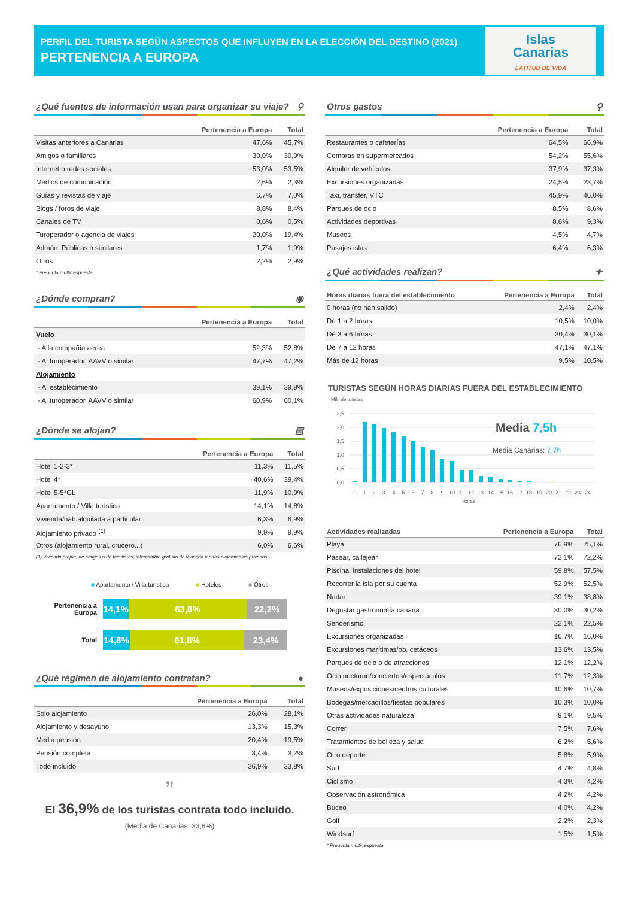PERFIL DEL TURISTA SEGÚN ASPECTOS QUE INFLUYEN EN LA ELECCIÓN DEL DESTINO (2021)
PERTENENCIA A EUROPA
Islas
Canarias
LATITUD DE VIDA
¿Qué fuentes de información usan para organizar su viaje? ⚲
| | Pertenencia a Europa | Total |
| --- | --- | --- |
| Visitas anteriores a Canarias | 47,6% | 45,7% |
| Amigos o familiares | 30,0% | 30,9% |
| Internet o redes sociales | 53,0% | 53,5% |
| Medios de comunicación | 2,6% | 2,3% |
| Guías y revistas de viaje | 6,7% | 7,0% |
| Blogs / foros de viaje | 8,8% | 8,4% |
| Canales de TV | 0,6% | 0,5% |
| Turoperador o agencia de viajes | 20,0% | 19,4% |
| Admón. Públicas o similares | 1,7% | 1,9% |
| Otros | 2,2% | 2,9% |
* Pregunta multirrespuesta
¿Dónde compran? ◉
| | Pertenencia a Europa | Total |
| --- | --- | --- |
| Vuelo | | |
| - A la compañía aérea | 52,3% | 52,8% |
| - Al turoperador, AAVV o similar | 47,7% | 47,2% |
| Alojamiento | | |
| - Al establecimiento | 39,1% | 39,9% |
| - Al turoperador, AAVV o similar | 60,9% | 60,1% |
¿Dónde se alojan? ▤
| | Pertenencia a Europa | Total |
| --- | --- | --- |
| Hotel 1-2-3* | 11,3% | 11,5% |
| Hotel 4* | 40,6% | 39,4% |
| Hotel 5-5*GL | 11,9% | 10,9% |
| Apartamento / Villa turística | 14,1% | 14,8% |
| Vivienda/hab.alquilada a particular | 6,3% | 6,9% |
| Alojamiento privado <sup>(1)</sup> | 9,9% | 9,9% |
| Otros (alojamiento rural, crucero...) | 6,0% | 6,6% |
(1) Vivienda propia, de amigos o de familiares, intercambio gratuito de vivienda u otros alojamientos privados.
■ Apartamento / Villa turística ■ Hoteles ■ Otros
Pertenencia a
Europa
14,1%
63,8% 22,2%
Total
14,8% 61,8% 23,4%
¿Qué régimen de alojamiento contratan? ●
| | Pertenencia a Europa | Total |
| --- | --- | --- |
| Solo alojamiento | 26,0% | 28,1% |
| Alojamiento y desayuno | 13,3% | 15,3% |
| Media pensión | 20,4% | 19,5% |
| Pensión completa | 3,4% | 3,2% |
| Todo incluido | 36,9% | 33,8% |
”
El 36,9% de los turistas contrata todo incluido.
(Media de Canarias: 33,8%)
Otros gastos ⚲
| | Pertenencia a Europa | Total |
| --- | --- | --- |
| Restaurantes o cafeterías | 64,5% | 66,9% |
| Compras en supermercados | 54,2% | 55,6% |
| Alquiler de vehículos | 37,9% | 37,3% |
| Excursiones organizadas | 24,5% | 23,7% |
| Taxi, transfer, VTC | 45,9% | 46,0% |
| Parques de ocio | 8,5% | 8,6% |
| Actividades deportivas | 8,6% | 9,3% |
| Museos | 4,5% | 4,7% |
| Pasajes islas | 6,4% | 6,3% |
¿Qué actividades realizan? ✦
| Horas diarias fuera del establecimiento | Pertenencia a Europa | Total |
| --- | --- | --- |
| 0 horas (no han salido) | 2,4% | 2,4% |
| De 1 a 2 horas | 10,5% | 10,0% |
| De 3 a 6 horas | 30,4% | 30,1% |
| De 7 a 12 horas | 47,1% | 47,1% |
| Más de 12 horas | 9,5% | 10,5% |
TURISTAS SEGÚN HORAS DIARIAS FUERA DEL ESTABLECIMIENTO
Mill. de turistas
2,5
2,0
1,5
1,0
0,5
0,0
0
1
2
3
4
5
6
7
8
9
10
11
12
13
14
15
16
17
18
19
20
21
22
23
24
Horas
Media 7,5h
Media Canarias: 7,7h
| Actividades realizadas | Pertenencia a Europa | Total |
| --- | --- | --- |
| Playa | 76,9% | 75,1% |
| Pasear, callejear | 72,1% | 72,2% |
| Piscina, instalaciones del hotel | 59,8% | 57,5% |
| Recorrer la isla por su cuenta | 52,9% | 52,5% |
| Nadar | 39,1% | 38,8% |
| Degustar gastronomía canaria | 30,0% | 30,2% |
| Senderismo | 22,1% | 22,5% |
| Excursiones organizadas | 16,7% | 16,0% |
| Excursiones marítimas/ob. cetáceos | 13,6% | 13,5% |
| Parques de ocio o de atracciones | 12,1% | 12,2% |
| Ocio nocturno/conciertos/espectáculos | 11,7% | 12,3% |
| Museos/exposiciones/centros culturales | 10,6% | 10,7% |
| Bodegas/mercadillos/fiestas populares | 10,3% | 10,0% |
| Otras actividades naturaleza | 9,1% | 9,5% |
| Correr | 7,5% | 7,6% |
| Tratamientos de belleza y salud | 6,2% | 5,6% |
| Otro deporte | 5,8% | 5,9% |
| Surf | 4,7% | 4,8% |
| Ciclismo | 4,3% | 4,2% |
| Observación astronómica | 4,2% | 4,2% |
| Buceo | 4,0% | 4,2% |
| Golf | 2,2% | 2,3% |
| Windsurf | 1,5% | 1,5% |
* Pregunta multirrespuesta